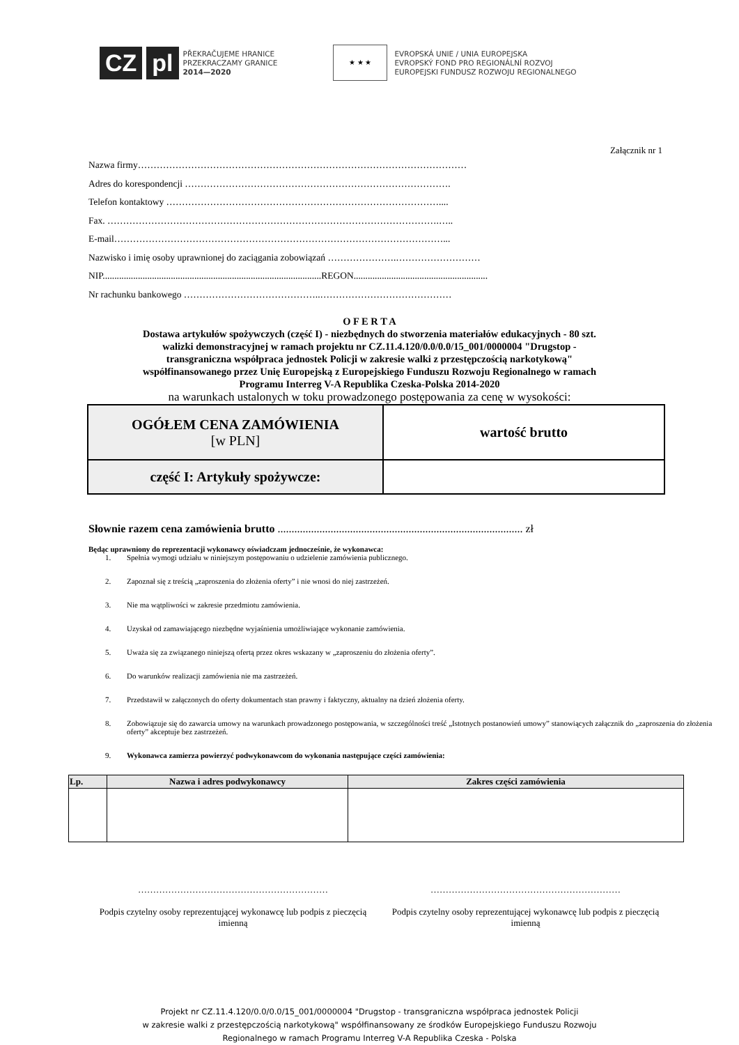CZ pl
PŘEKRAČUJEME HRANICE
PRZEKRACZAMY GRANICE
2014—2020
★ ★ ★
EVROPSKÁ UNIE / UNIA EUROPEJSKA
EVROPSKÝ FOND PRO REGIONÁLNÍ ROZVOJ
EUROPEJSKI FUNDUSZ ROZWOJU REGIONALNEGO
Załącznik nr 1
Nazwa firmy……………………………………………………………………………………………
Adres do korespondencji ………………………………………………………………………….
Telefon kontaktowy ……………………………………………………………………………....
Fax. …………………………………………………………………………………………….…..
E-mail……………………………………………………………………………………………...
Nazwisko i imię osoby uprawnionej do zaciągania zobowiązań ………………….………………………
NIP.............................................................................................REGON.........................................................
Nr rachunku bankowego ……………………………………..……………………………………
O F E R T A
Dostawa artykułów spożywczych (część I) - niezbędnych do stworzenia materiałów edukacyjnych - 80 szt.
walizki demonstracyjnej w ramach projektu nr CZ.11.4.120/0.0/0.0/15_001/0000004 "Drugstop -
transgraniczna współpraca jednostek Policji w zakresie walki z przestępczością narkotykową"
współfinansowanego przez Unię Europejską z Europejskiego Funduszu Rozwoju Regionalnego w ramach
Programu Interreg V-A Republika Czeska-Polska 2014-2020
na warunkach ustalonych w toku prowadzonego postępowania za cenę w wysokości:
| OGÓŁEM CENA ZAMÓWIENIA [w PLN] | wartość brutto |
| część I: Artykuły spożywcze: | |
Słownie razem cena zamówienia brutto ........................................................................................ zł
Będąc uprawniony do reprezentacji wykonawcy oświadczam jednocześnie, że wykonawca:
1. Spełnia wymogi udziału w niniejszym postępowaniu o udzielenie zamówienia publicznego.
2. Zapoznał się z treścią „zaproszenia do złożenia oferty” i nie wnosi do niej zastrzeżeń.
3. Nie ma wątpliwości w zakresie przedmiotu zamówienia.
4. Uzyskał od zamawiającego niezbędne wyjaśnienia umożliwiające wykonanie zamówienia.
5. Uważa się za związanego niniejszą ofertą przez okres wskazany w „zaproszeniu do złożenia oferty”.
6. Do warunków realizacji zamówienia nie ma zastrzeżeń.
7. Przedstawił w załączonych do oferty dokumentach stan prawny i faktyczny, aktualny na dzień złożenia oferty.
8. Zobowiązuje się do zawarcia umowy na warunkach prowadzonego postępowania, w szczególności treść „Istotnych postanowień umowy” stanowiących załącznik do „zaproszenia do złożenia oferty” akceptuje bez zastrzeżeń.
9. Wykonawca zamierza powierzyć podwykonawcom do wykonania następujące części zamówienia:
| Lp. | Nazwa i adres podwykonawcy | Zakres części zamówienia |
| --- | --- | --- |
………………………………………………………
Podpis czytelny osoby reprezentującej wykonawcę lub podpis z pieczęcią imienną
………………………………………………………
Podpis czytelny osoby reprezentującej wykonawcę lub podpis z pieczęcią imienną
Projekt nr CZ.11.4.120/0.0/0.0/15_001/0000004 "Drugstop - transgraniczna współpraca jednostek Policji
w zakresie walki z przestępczością narkotykową" współfinansowany ze środków Europejskiego Funduszu Rozwoju
Regionalnego w ramach Programu Interreg V-A Republika Czeska - Polska